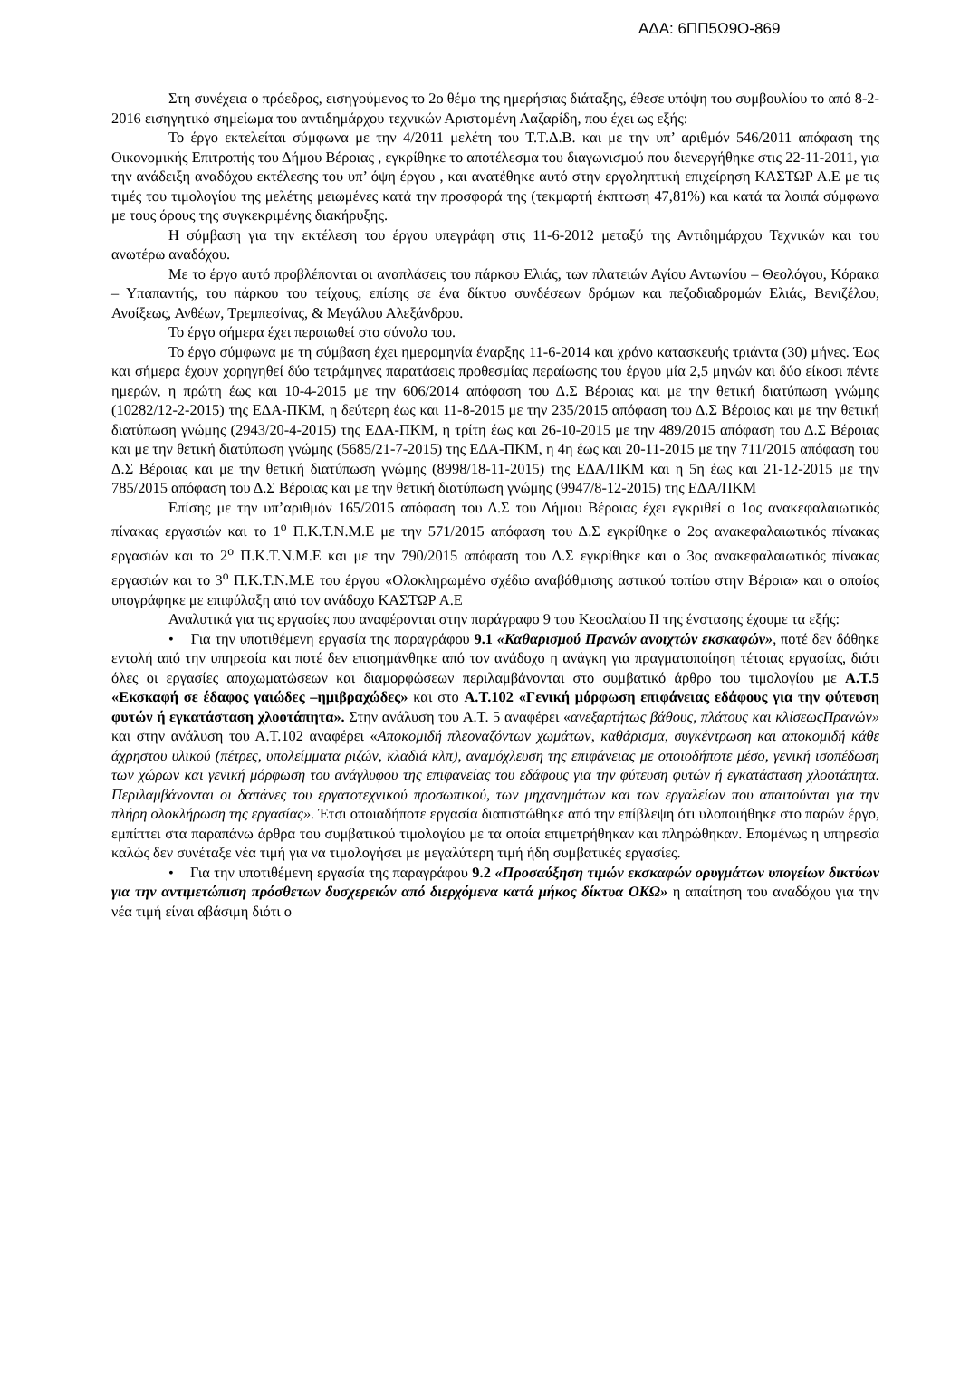ΑΔΑ: 6ΠΠ5Ω9Ο-869
Στη συνέχεια ο πρόεδρος, εισηγούμενος το 2ο θέμα της ημερήσιας διάταξης, έθεσε υπόψη του συμβουλίου το από 8-2-2016 εισηγητικό σημείωμα του αντιδημάρχου τεχνικών Αριστομένη Λαζαρίδη, που έχει ως εξής:
Το έργο εκτελείται σύμφωνα με την 4/2011 μελέτη του Τ.Τ.Δ.Β. και με την υπ’ αριθμόν 546/2011 απόφαση της Οικονομικής Επιτροπής του Δήμου Βέροιας , εγκρίθηκε το αποτέλεσμα του διαγωνισμού που διενεργήθηκε στις 22-11-2011, για την ανάδειξη αναδόχου εκτέλεσης του υπ’ όψη έργου , και ανατέθηκε αυτό στην εργοληπτική επιχείρηση ΚΑΣΤΩΡ Α.Ε με τις τιμές του τιμολογίου της μελέτης μειωμένες κατά την προσφορά της (τεκμαρτή έκπτωση 47,81%) και κατά τα λοιπά σύμφωνα με τους όρους της συγκεκριμένης διακήρυξης.
Η σύμβαση για την εκτέλεση του έργου υπεγράφη στις 11-6-2012 μεταξύ της Αντιδημάρχου Τεχνικών και του ανωτέρω αναδόχου.
Με το έργο αυτό προβλέπονται οι αναπλάσεις του πάρκου Ελιάς, των πλατειών Αγίου Αντωνίου – Θεολόγου, Κόρακα – Υπαπαντής, του πάρκου του τείχους, επίσης σε ένα δίκτυο συνδέσεων δρόμων και πεζοδιαδρομών Ελιάς, Βενιζέλου, Ανοίξεως, Ανθέων, Τρεμπεσίνας, & Μεγάλου Αλεξάνδρου.
Το έργο σήμερα έχει περαιωθεί στο σύνολο του.
Το έργο σύμφωνα με τη σύμβαση έχει ημερομηνία έναρξης 11-6-2014 και χρόνο κατασκευής τριάντα (30) μήνες. Έως και σήμερα έχουν χορηγηθεί δύο τετράμηνες παρατάσεις προθεσμίας περαίωσης του έργου μία 2,5 μηνών και δύο είκοσι πέντε ημερών, η πρώτη έως και 10-4-2015 με την 606/2014 απόφαση του Δ.Σ Βέροιας και με την θετική διατύπωση γνώμης (10282/12-2-2015) της ΕΔΑ-ΠΚΜ, η δεύτερη έως και 11-8-2015 με την 235/2015 απόφαση του Δ.Σ Βέροιας και με την θετική διατύπωση γνώμης (2943/20-4-2015) της ΕΔΑ-ΠΚΜ, η τρίτη έως και 26-10-2015 με την 489/2015 απόφαση του Δ.Σ Βέροιας και με την θετική διατύπωση γνώμης (5685/21-7-2015) της ΕΔΑ-ΠΚΜ, η 4η έως και 20-11-2015 με την 711/2015 απόφαση του Δ.Σ Βέροιας και με την θετική διατύπωση γνώμης (8998/18-11-2015) της ΕΔΑ/ΠΚΜ και η 5η έως και 21-12-2015 με την 785/2015 απόφαση του Δ.Σ Βέροιας και με την θετική διατύπωση γνώμης (9947/8-12-2015) της ΕΔΑ/ΠΚΜ
Επίσης με την υπ’αριθμόν 165/2015 απόφαση του Δ.Σ του Δήμου Βέροιας έχει εγκριθεί ο 1ος ανακεφαλαιωτικός πίνακας εργασιών και το 1<sup>ο</sup> Π.Κ.Τ.Ν.Μ.Ε με την 571/2015 απόφαση του Δ.Σ εγκρίθηκε ο 2ος ανακεφαλαιωτικός πίνακας εργασιών και το 2<sup>ο</sup> Π.Κ.Τ.Ν.Μ.Ε και με την 790/2015 απόφαση του Δ.Σ εγκρίθηκε και ο 3ος ανακεφαλαιωτικός πίνακας εργασιών και το 3<sup>ο</sup> Π.Κ.Τ.Ν.Μ.Ε του έργου «Ολοκληρωμένο σχέδιο αναβάθμισης αστικού τοπίου στην Βέροια» και ο οποίος υπογράφηκε με επιφύλαξη από τον ανάδοχο ΚΑΣΤΩΡ Α.Ε
Αναλυτικά για τις εργασίες που αναφέρονται στην παράγραφο 9 του Κεφαλαίου ΙΙ της ένστασης έχουμε τα εξής:
• Για την υποτιθέμενη εργασία της παραγράφου 9.1 «Καθαρισμού Πρανών ανοιχτών εκσκαφών», ποτέ δεν δόθηκε εντολή από την υπηρεσία και ποτέ δεν επισημάνθηκε από τον ανάδοχο η ανάγκη για πραγματοποίηση τέτοιας εργασίας, διότι όλες οι εργασίες αποχωματώσεων και διαμορφώσεων περιλαμβάνονται στο συμβατικό άρθρο του τιμολογίου με Α.Τ.5 «Εκσκαφή σε έδαφος γαιώδες –ημιβραχώδες» και στο Α.Τ.102 «Γενική μόρφωση επιφάνειας εδάφους για την φύτευση φυτών ή εγκατάσταση χλοοτάπητα». Στην ανάλυση του Α.Τ. 5 αναφέρει «ανεξαρτήτως βάθους, πλάτους και κλίσεωςΠρανών» και στην ανάλυση του Α.Τ.102 αναφέρει «Αποκομιδή πλεοναζόντων χωμάτων, καθάρισμα, συγκέντρωση και αποκομιδή κάθε άχρηστου υλικού (πέτρες, υπολείμματα ριζών, κλαδιά κλπ), αναμόχλευση της επιφάνειας με οποιοδήποτε μέσο, γενική ισοπέδωση των χώρων και γενική μόρφωση του ανάγλυφου της επιφανείας του εδάφους για την φύτευση φυτών ή εγκατάσταση χλοοτάπητα. Περιλαμβάνονται οι δαπάνες του εργατοτεχνικού προσωπικού, των μηχανημάτων και των εργαλείων που απαιτούνται για την πλήρη ολοκλήρωση της εργασίας». Έτσι οποιαδήποτε εργασία διαπιστώθηκε από την επίβλεψη ότι υλοποιήθηκε στο παρών έργο, εμπίπτει στα παραπάνω άρθρα του συμβατικού τιμολογίου με τα οποία επιμετρήθηκαν και πληρώθηκαν. Επομένως η υπηρεσία καλώς δεν συνέταξε νέα τιμή για να τιμολογήσει με μεγαλύτερη τιμή ήδη συμβατικές εργασίες.
• Για την υποτιθέμενη εργασία της παραγράφου 9.2 «Προσαύξηση τιμών εκσκαφών ορυγμάτων υπογείων δικτύων για την αντιμετώπιση πρόσθετων δυσχερειών από διερχόμενα κατά μήκος δίκτυα ΟΚΩ» η απαίτηση του αναδόχου για την νέα τιμή είναι αβάσιμη διότι ο